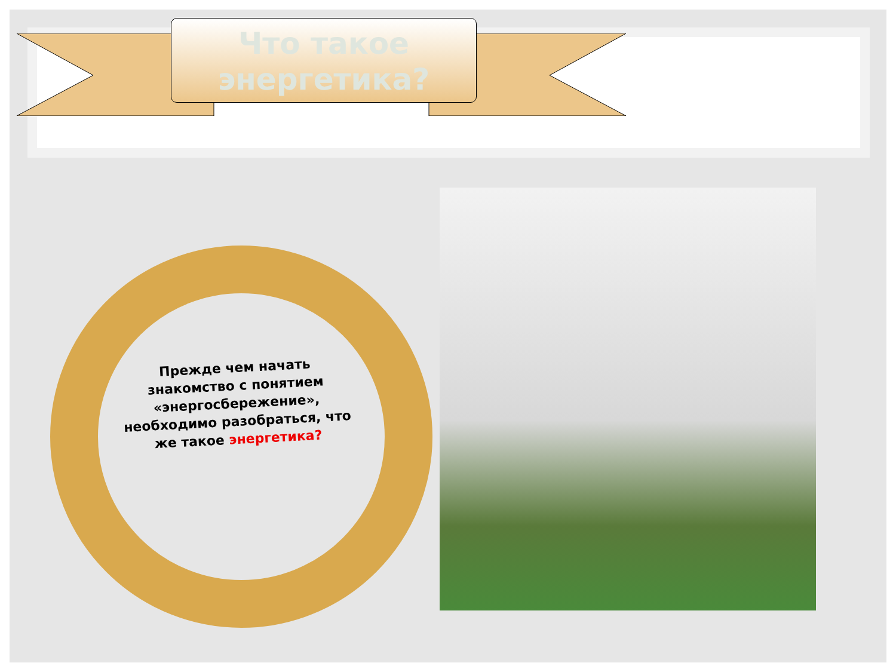Что такое энергетика?
Прежде чем начать знакомство с понятием «энергосбережение», необходимо разобраться, что же такое энергетика?